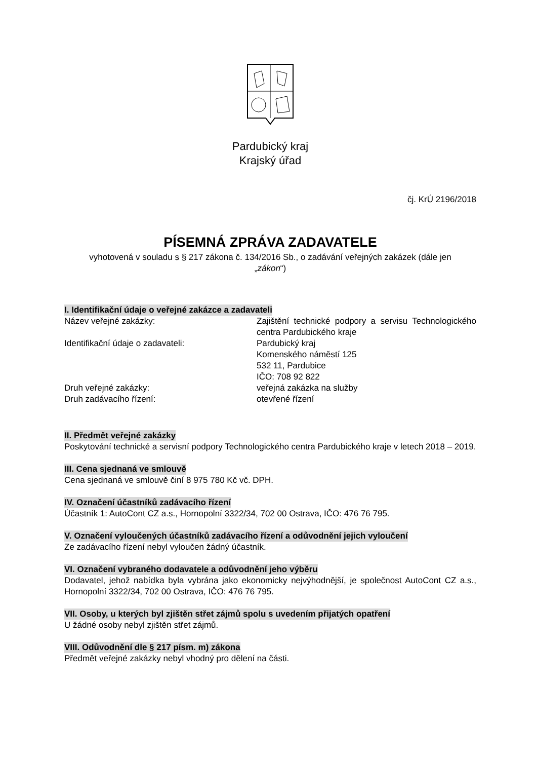Pardubický kraj
Krajský úřad
čj. KrÚ 2196/2018
PÍSEMNÁ ZPRÁVA ZADAVATELE
vyhotovená v souladu s § 217 zákona č. 134/2016 Sb., o zadávání veřejných zakázek (dále jen
„zákon“)
I. Identifikační údaje o veřejné zakázce a zadavateli
Název veřejné zakázky: Zajištění technické podpory a servisu Technologického centra Pardubického kraje
Identifikační údaje o zadavateli: Pardubický kraj
Komenského náměstí 125
532 11, Pardubice
IČO: 708 92 822
Druh veřejné zakázky: veřejná zakázka na služby
Druh zadávacího řízení: otevřené řízení
II. Předmět veřejné zakázky
Poskytování technické a servisní podpory Technologického centra Pardubického kraje v letech 2018 – 2019.
III. Cena sjednaná ve smlouvě
Cena sjednaná ve smlouvě činí 8 975 780 Kč vč. DPH.
IV. Označení účastníků zadávacího řízení
Účastník 1: AutoCont CZ a.s., Hornopolní 3322/34, 702 00 Ostrava, IČO: 476 76 795.
V. Označení vyloučených účastníků zadávacího řízení a odůvodnění jejich vyloučení
Ze zadávacího řízení nebyl vyloučen žádný účastník.
VI. Označení vybraného dodavatele a odůvodnění jeho výběru
Dodavatel, jehož nabídka byla vybrána jako ekonomicky nejvýhodnější, je společnost AutoCont CZ a.s., Hornopolní 3322/34, 702 00 Ostrava, IČO: 476 76 795.
VII. Osoby, u kterých byl zjištěn střet zájmů spolu s uvedením přijatých opatření
U žádné osoby nebyl zjištěn střet zájmů.
VIII. Odůvodnění dle § 217 písm. m) zákona
Předmět veřejné zakázky nebyl vhodný pro dělení na části.